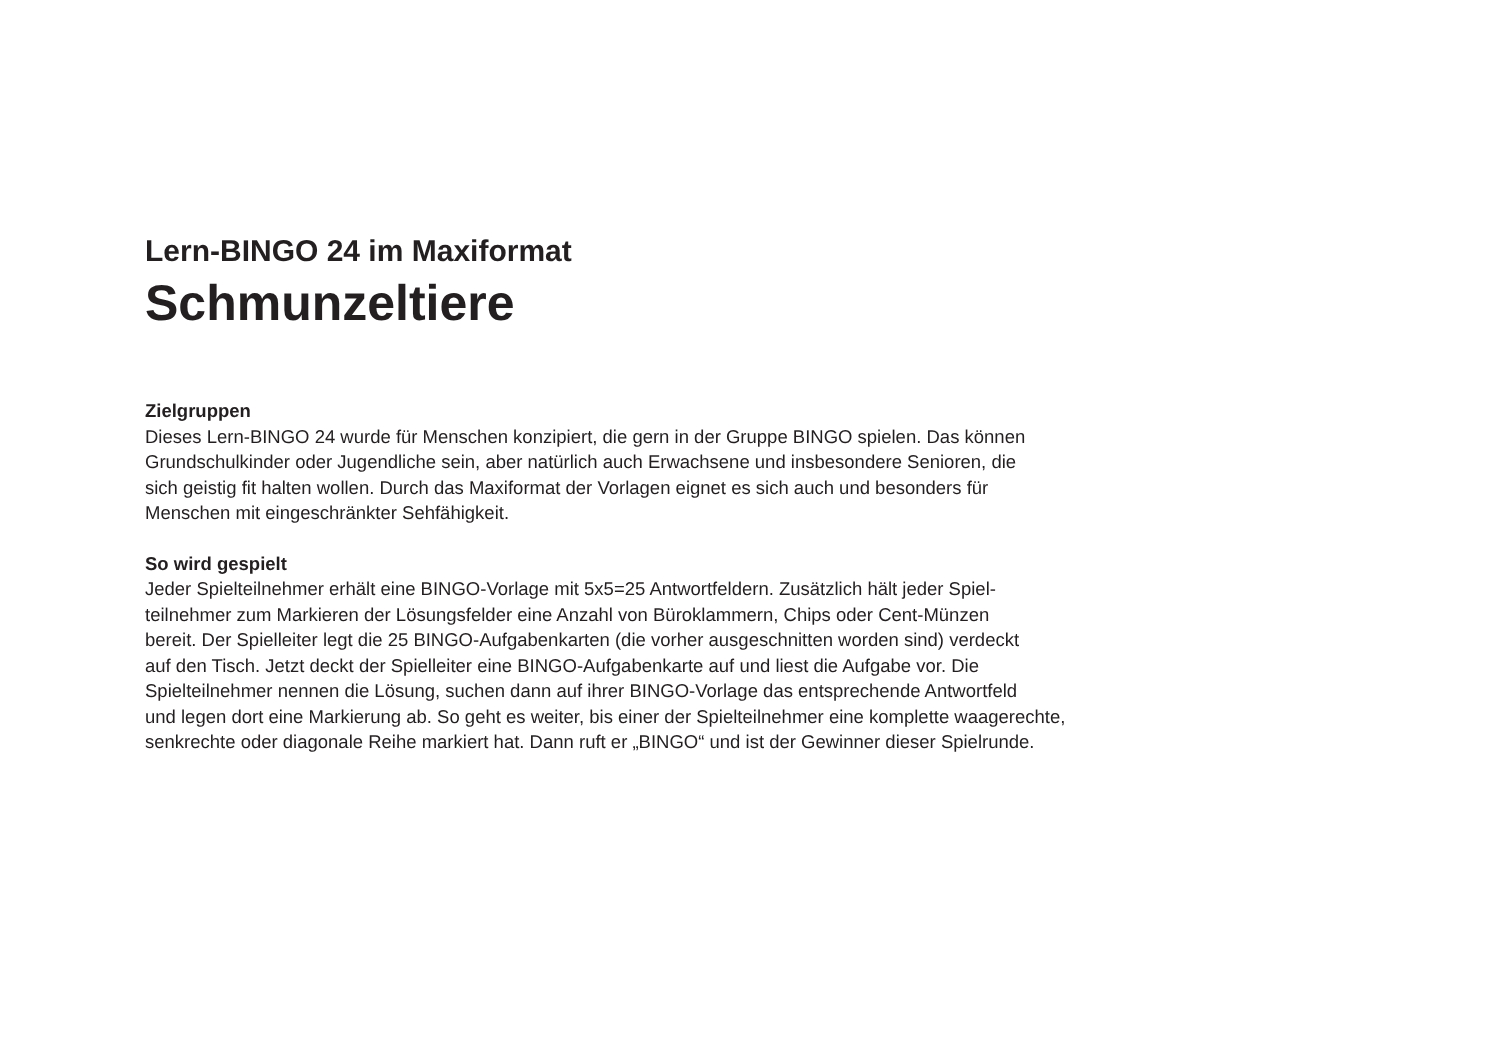Lern-BINGO 24 im Maxiformat
Schmunzeltiere
Zielgruppen
Dieses Lern-BINGO 24 wurde für Menschen konzipiert, die gern in der Gruppe BINGO spielen. Das können
Grundschulkinder oder Jugendliche sein, aber natürlich auch Erwachsene und insbesondere Senioren, die
sich geistig fit halten wollen. Durch das Maxiformat der Vorlagen eignet es sich auch und besonders für
Menschen mit eingeschränkter Sehfähigkeit.
So wird gespielt
Jeder Spielteilnehmer erhält eine BINGO-Vorlage mit 5x5=25 Antwortfeldern. Zusätzlich hält jeder Spiel-
teilnehmer zum Markieren der Lösungsfelder eine Anzahl von Büroklammern, Chips oder Cent-Münzen
bereit. Der Spielleiter legt die 25 BINGO-Aufgabenkarten (die vorher ausgeschnitten worden sind) verdeckt
auf den Tisch. Jetzt deckt der Spielleiter eine BINGO-Aufgabenkarte auf und liest die Aufgabe vor. Die
Spielteilnehmer nennen die Lösung, suchen dann auf ihrer BINGO-Vorlage das entsprechende Antwortfeld
und legen dort eine Markierung ab. So geht es weiter, bis einer der Spielteilnehmer eine komplette waagerechte,
senkrechte oder diagonale Reihe markiert hat. Dann ruft er „BINGO“ und ist der Gewinner dieser Spielrunde.